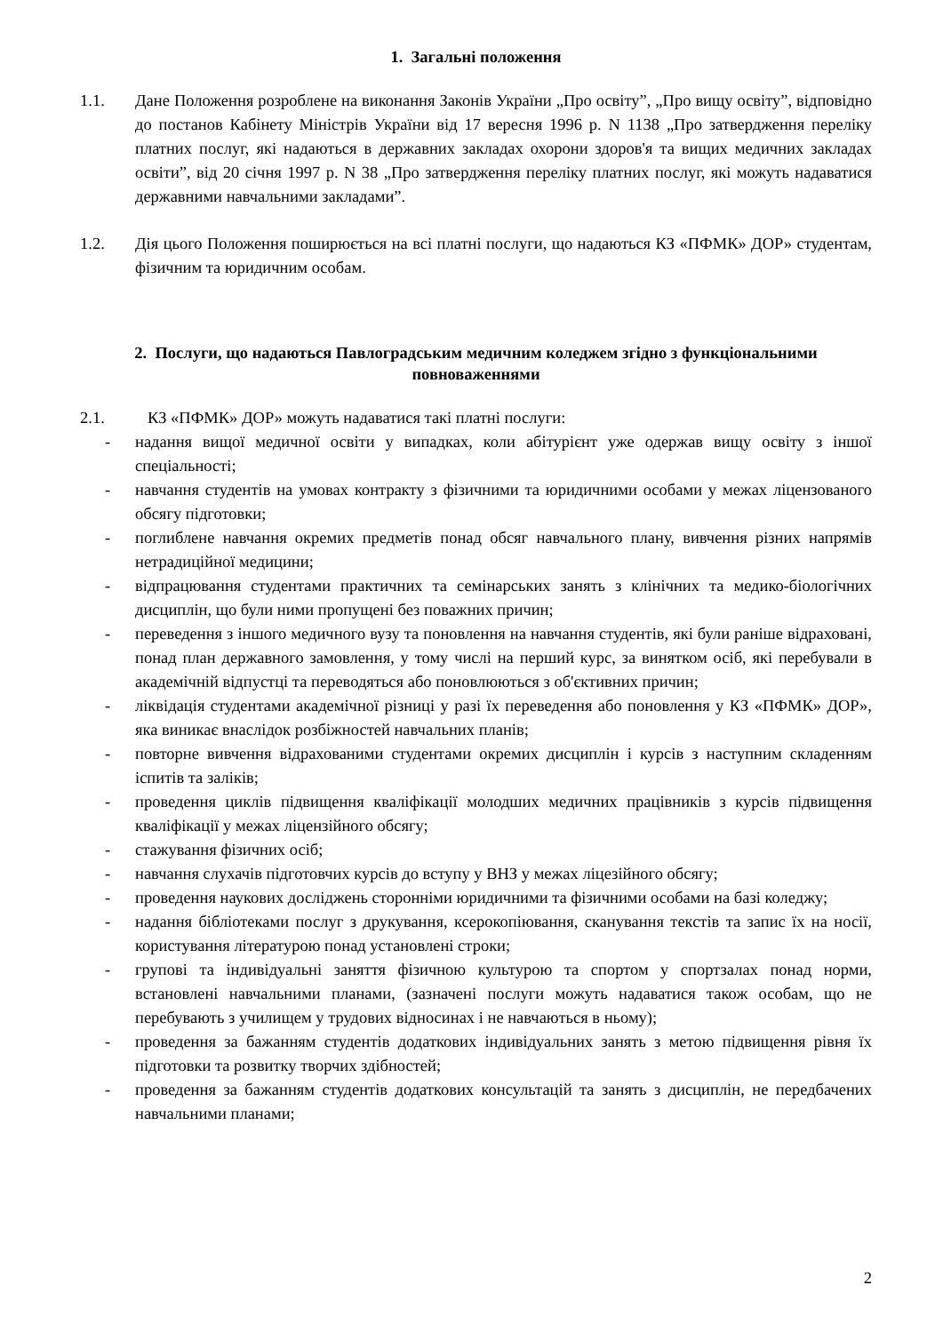1. Загальні положення
1.1. Дане Положення розроблене на виконання Законів України „Про освіту”, „Про вищу освіту”, відповідно до постанов Кабінету Міністрів України від 17 вересня 1996 р. N 1138 „Про затвердження переліку платних послуг, які надаються в державних закладах охорони здоров'я та вищих медичних закладах освіти”, від 20 січня 1997 р. N 38 „Про затвердження переліку платних послуг, які можуть надаватися державними навчальними закладами”.
1.2. Дія цього Положення поширюється на всі платні послуги, що надаються КЗ «ПФМК» ДОР» студентам, фізичним та юридичним особам.
2. Послуги, що надаються Павлоградським медичним коледжем згідно з функціональними повноваженнями
2.1. КЗ «ПФМК» ДОР» можуть надаватися такі платні послуги:
- надання вищої медичної освіти у випадках, коли абітурієнт уже одержав вищу освіту з іншої спеціальності;
- навчання студентів на умовах контракту з фізичними та юридичними особами у межах ліцензованого обсягу підготовки;
- поглиблене навчання окремих предметів понад обсяг навчального плану, вивчення різних напрямів нетрадиційної медицини;
- відпрацювання студентами практичних та семінарських занять з клінічних та медико-біологічних дисциплін, що були ними пропущені без поважних причин;
- переведення з іншого медичного вузу та поновлення на навчання студентів, які були раніше відраховані, понад план державного замовлення, у тому числі на перший курс, за винятком осіб, які перебували в академічній відпустці та переводяться або поновлюються з об'єктивних причин;
- ліквідація студентами академічної різниці у разі їх переведення або поновлення у КЗ «ПФМК» ДОР», яка виникає внаслідок розбіжностей навчальних планів;
- повторне вивчення відрахованими студентами окремих дисциплін і курсів з наступним складенням іспитів та заліків;
- проведення циклів підвищення кваліфікації молодших медичних працівників з курсів підвищення кваліфікації у межах ліцензійного обсягу;
- стажування фізичних осіб;
- навчання слухачів підготовчих курсів до вступу у ВНЗ у межах ліцезійного обсягу;
- проведення наукових досліджень сторонніми юридичними та фізичними особами на базі коледжу;
- надання бібліотеками послуг з друкування, ксерокопіювання, сканування текстів та запис їх на носії, користування літературою понад установлені строки;
- групові та індивідуальні заняття фізичною культурою та спортом у спортзалах понад норми, встановлені навчальними планами, (зазначені послуги можуть надаватися також особам, що не перебувають з училищем у трудових відносинах і не навчаються в ньому);
- проведення за бажанням студентів додаткових індивідуальних занять з метою підвищення рівня їх підготовки та розвитку творчих здібностей;
- проведення за бажанням студентів додаткових консультацій та занять з дисциплін, не передбачених навчальними планами;
2